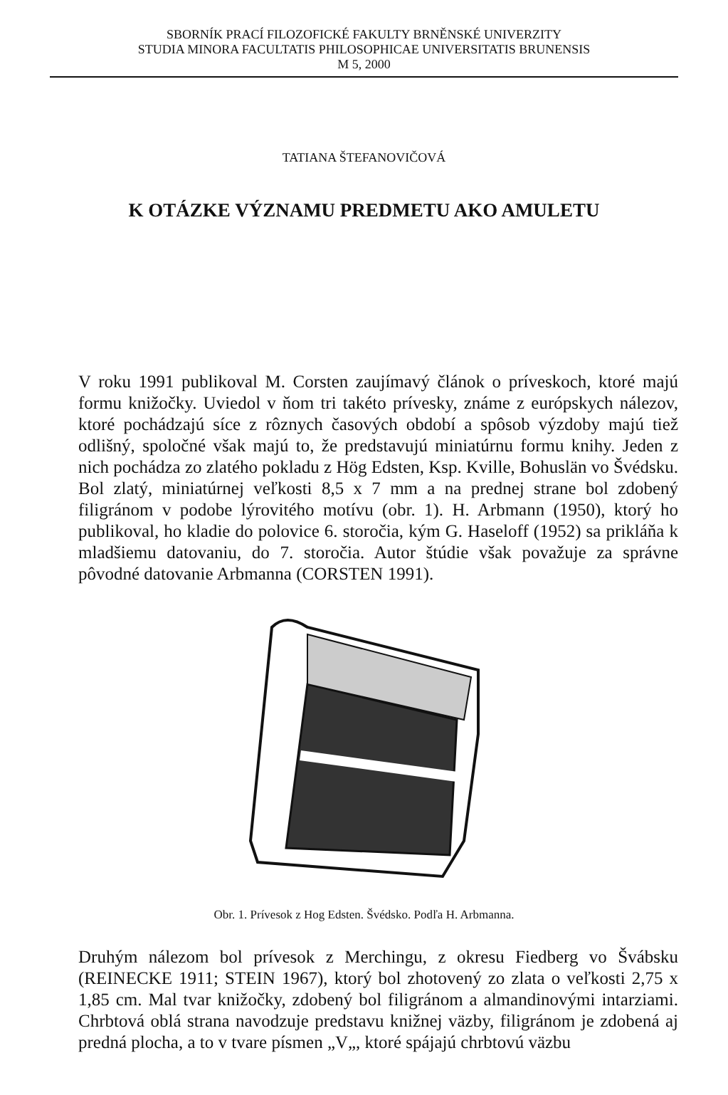SBORNÍK PRACÍ FILOZOFICKÉ FAKULTY BRNĚNSKÉ UNIVERZITY
STUDIA MINORA FACULTATIS PHILOSOPHICAE UNIVERSITATIS BRUNENSIS
M 5, 2000
TATIANA ŠTEFANOVIČOVÁ
K OTÁZKE VÝZNAMU PREDMETU AKO AMULETU
V roku 1991 publikoval M. Corsten zaujímavý článok o príveskoch, ktoré majú formu knižočky. Uviedol v ňom tri takéto prívesky, známe z európskych nálezov, ktoré pochádzajú síce z rôznych časových období a spôsob výzdoby majú tiež odlišný, spoločné však majú to, že predstavujú miniatúrnu formu knihy. Jeden z nich pochádza zo zlatého pokladu z Hög Edsten, Ksp. Kville, Bohuslän vo Švédsku. Bol zlatý, miniatúrnej veľkosti 8,5 x 7 mm a na prednej strane bol zdobený filigránom v podobe lýrovitého motívu (obr. 1). H. Arbmann (1950), ktorý ho publikoval, ho kladie do polovice 6. storočia, kým G. Haseloff (1952) sa prikláňa k mladšiemu datovaniu, do 7. storočia. Autor štúdie však považuje za správne pôvodné datovanie Arbmanna (CORSTEN 1991).
Obr. 1. Prívesok z Hog Edsten. Švédsko. Podľa H. Arbmanna.
Druhým nálezom bol prívesok z Merchingu, z okresu Fiedberg vo Švábsku (REINECKE 1911; STEIN 1967), ktorý bol zhotovený zo zlata o veľkosti 2,75 x 1,85 cm. Mal tvar knižočky, zdobený bol filigránom a almandinovými intarziami. Chrbtová oblá strana navodzuje predstavu knižnej väzby, filigránom je zdobená aj predná plocha, a to v tvare písmen „V„, ktoré spájajú chrbtovú väzbu